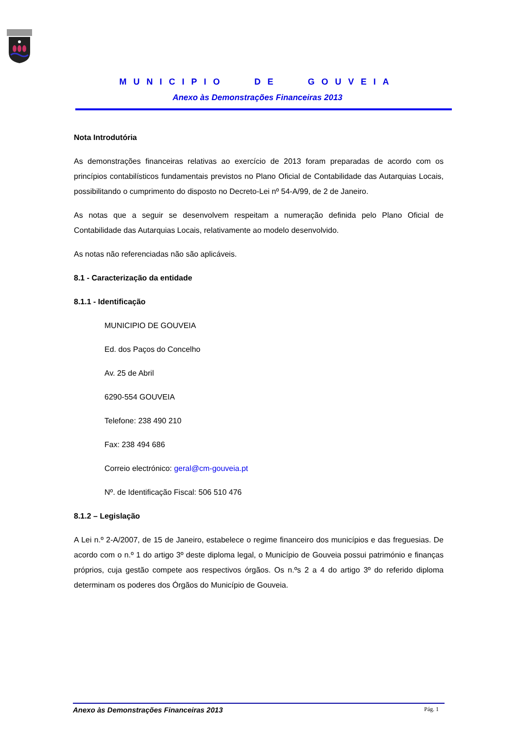MUNICIPIO DE GOUVEIA
Anexo às Demonstrações Financeiras 2013
Nota Introdutória
As demonstrações financeiras relativas ao exercício de 2013 foram preparadas de acordo com os princípios contabilísticos fundamentais previstos no Plano Oficial de Contabilidade das Autarquias Locais, possibilitando o cumprimento do disposto no Decreto-Lei nº 54-A/99, de 2 de Janeiro.
As notas que a seguir se desenvolvem respeitam a numeração definida pelo Plano Oficial de Contabilidade das Autarquias Locais, relativamente ao modelo desenvolvido.
As notas não referenciadas não são aplicáveis.
8.1 - Caracterização da entidade
8.1.1 - Identificação
MUNICIPIO DE GOUVEIA
Ed. dos Paços do Concelho
Av. 25 de Abril
6290-554 GOUVEIA
Telefone: 238 490 210
Fax: 238 494 686
Correio electrónico: geral@cm-gouveia.pt
Nº. de Identificação Fiscal: 506 510 476
8.1.2 – Legislação
A Lei n.º 2-A/2007, de 15 de Janeiro, estabelece o regime financeiro dos municípios e das freguesias. De acordo com o n.º 1 do artigo 3º deste diploma legal, o Município de Gouveia possui património e finanças próprios, cuja gestão compete aos respectivos órgãos. Os n.ºs 2 a 4 do artigo 3º do referido diploma determinam os poderes dos Órgãos do Município de Gouveia.
Anexo às Demonstrações Financeiras 2013 Pág. 1